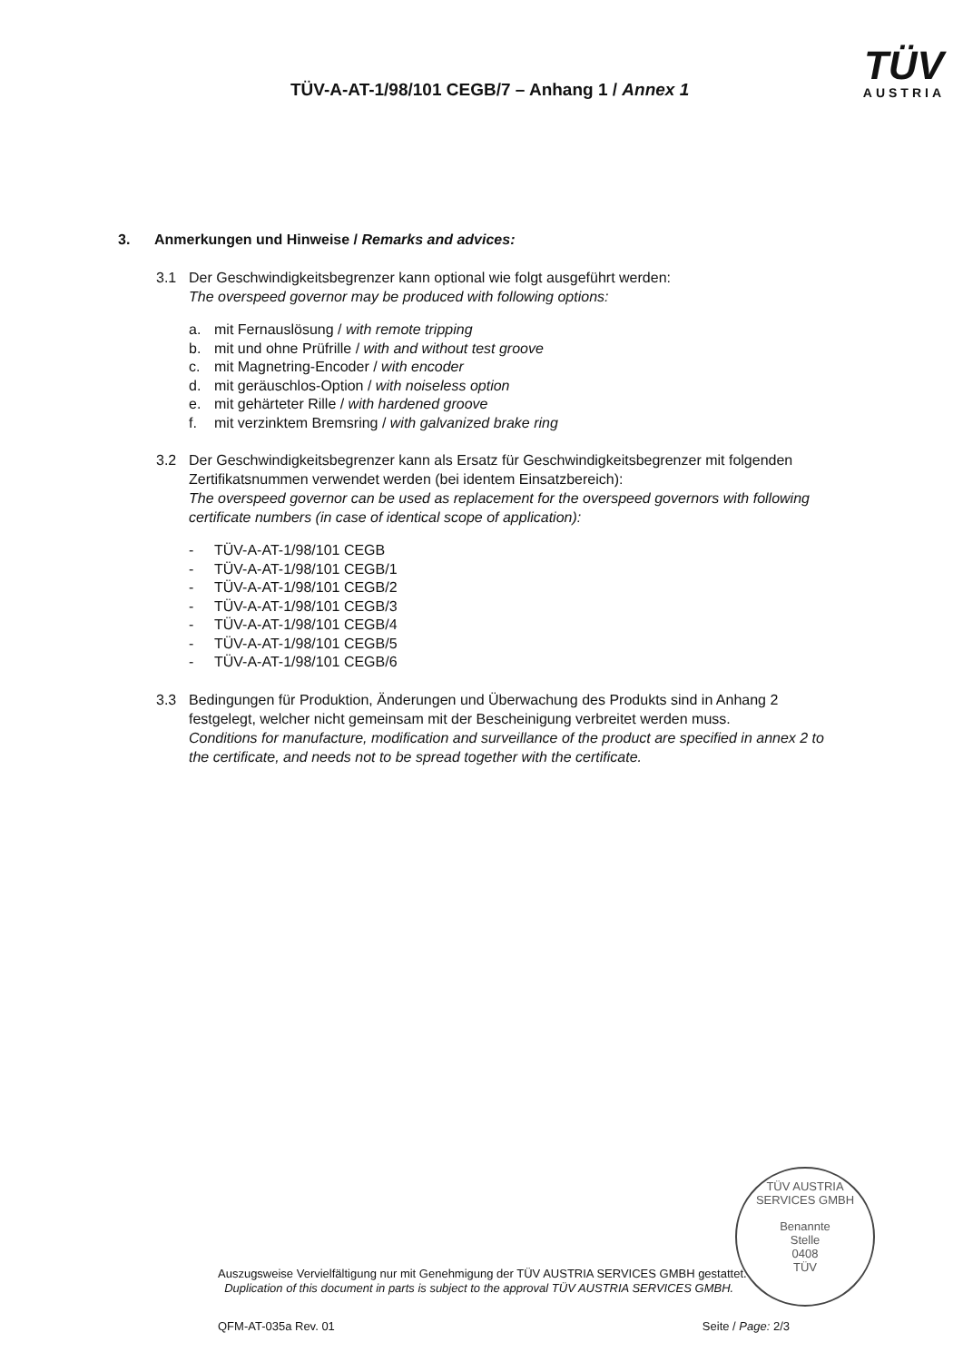TÜV-A-AT-1/98/101 CEGB/7 – Anhang 1 / Annex 1
TÜV
AUSTRIA
3. Anmerkungen und Hinweise / Remarks and advices:
3.1 Der Geschwindigkeitsbegrenzer kann optional wie folgt ausgeführt werden:
The overspeed governor may be produced with following options:
a. mit Fernauslösung / with remote tripping
b. mit und ohne Prüfrille / with and without test groove
c. mit Magnetring-Encoder / with encoder
d. mit geräuschlos-Option / with noiseless option
e. mit gehärteter Rille / with hardened groove
f. mit verzinktem Bremsring / with galvanized brake ring
3.2 Der Geschwindigkeitsbegrenzer kann als Ersatz für Geschwindigkeitsbegrenzer mit folgenden Zertifikatsnummen verwendet werden (bei identem Einsatzbereich):
The overspeed governor can be used as replacement for the overspeed governors with following certificate numbers (in case of identical scope of application):
- TÜV-A-AT-1/98/101 CEGB
- TÜV-A-AT-1/98/101 CEGB/1
- TÜV-A-AT-1/98/101 CEGB/2
- TÜV-A-AT-1/98/101 CEGB/3
- TÜV-A-AT-1/98/101 CEGB/4
- TÜV-A-AT-1/98/101 CEGB/5
- TÜV-A-AT-1/98/101 CEGB/6
3.3 Bedingungen für Produktion, Änderungen und Überwachung des Produkts sind in Anhang 2 festgelegt, welcher nicht gemeinsam mit der Bescheinigung verbreitet werden muss.
Conditions for manufacture, modification and surveillance of the product are specified in annex 2 to the certificate, and needs not to be spread together with the certificate.
TÜV AUSTRIA SERVICES GMBH
Benannte
Stelle
0408
TÜV
Auszugsweise Vervielfältigung nur mit Genehmigung der TÜV AUSTRIA SERVICES GMBH gestattet.
Duplication of this document in parts is subject to the approval TÜV AUSTRIA SERVICES GMBH.
QFM-AT-035a Rev. 01 Seite / Page: 2/3